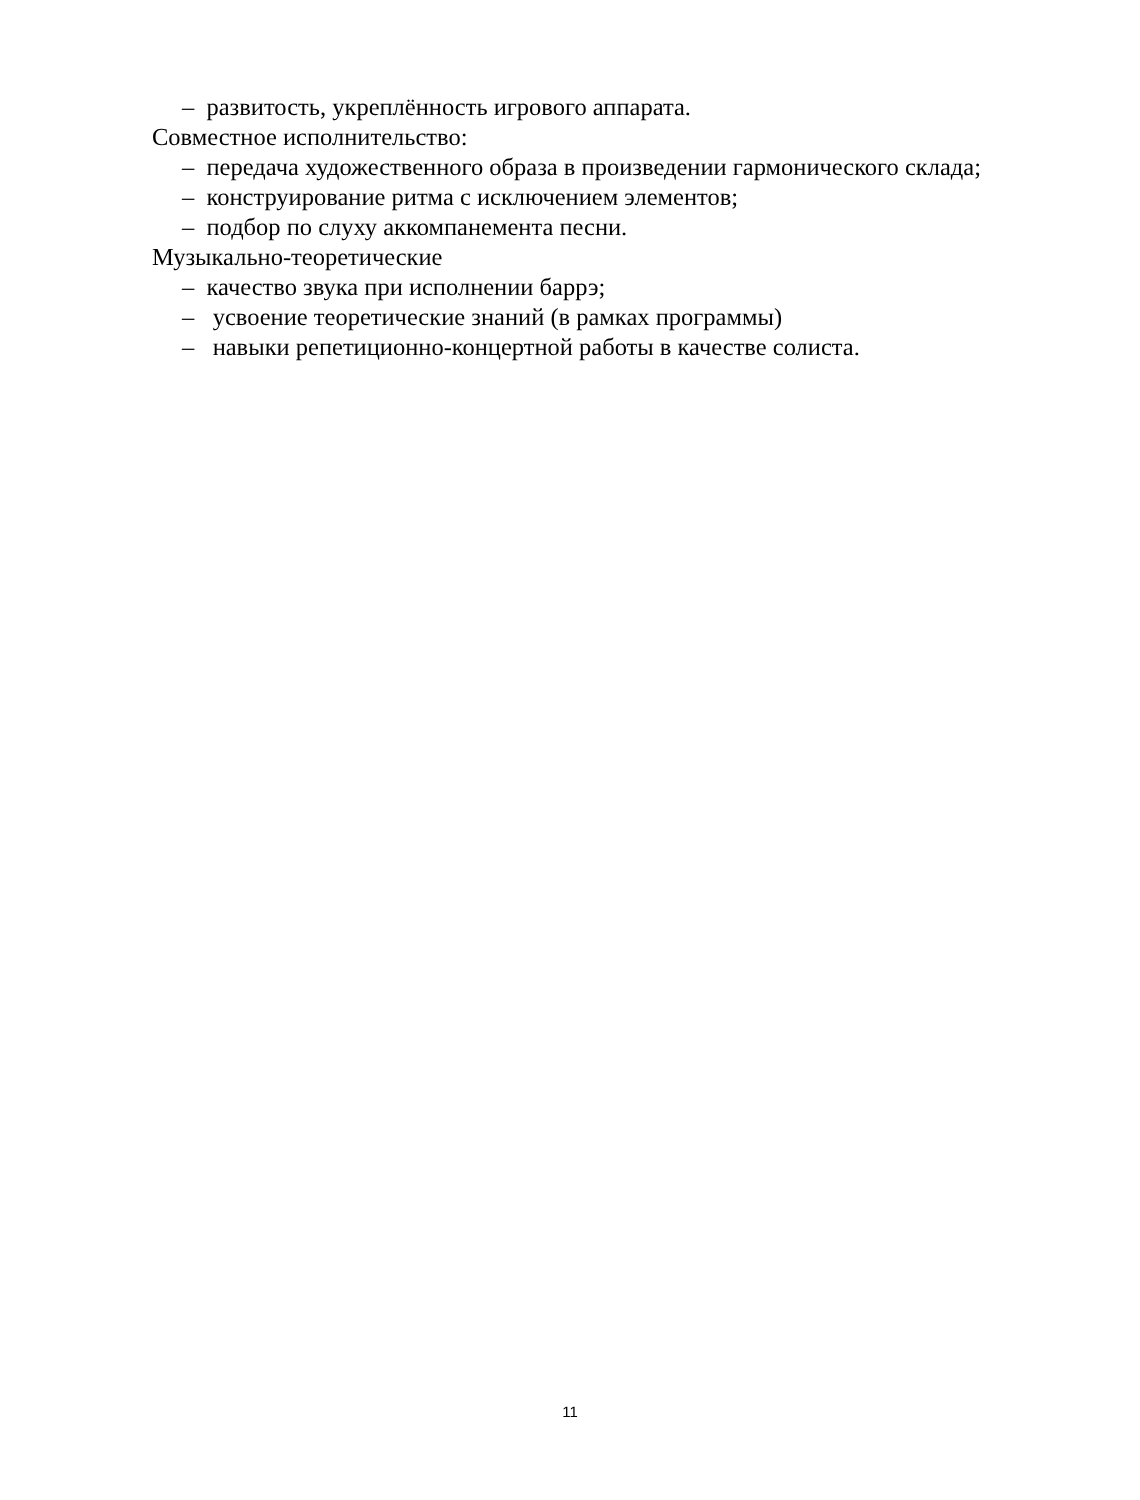– развитость, укреплённость игрового аппарата.
Совместное исполнительство:
– передача художественного образа в произведении гармонического склада;
– конструирование ритма с исключением элементов;
– подбор по слуху аккомпанемента песни.
Музыкально-теоретические
– качество звука при исполнении баррэ;
– усвоение теоретические знаний (в рамках программы)
– навыки репетиционно-концертной работы в качестве солиста.
11